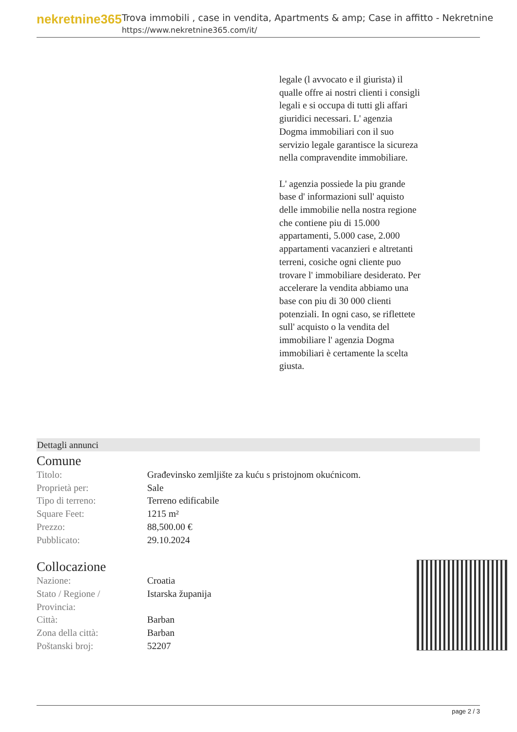nekretnine365
Trova immobili , case in vendita, Apartments & amp; Case in affitto - Nekretnine
https://www.nekretnine365.com/it/
legale (l avvocato e il giurista) il qualle offre ai nostri clienti i consigli legali e si occupa di tutti gli affari giuridici necessari. L' agenzia Dogma immobiliari con il suo servizio legale garantisce la sicureza nella compravendite immobiliare.
L' agenzia possiede la piu grande base d' informazioni sull' aquisto delle immobilie nella nostra regione che contiene piu di 15.000 appartamenti, 5.000 case, 2.000 appartamenti vacanzieri e altretanti terreni, cosiche ogni cliente puo trovare l' immobiliare desiderato. Per accelerare la vendita abbiamo una base con piu di 30 000 clienti potenziali. In ogni caso, se riflettete sull' acquisto o la vendita del immobiliare l' agenzia Dogma immobiliari è certamente la scelta giusta.
Dettagli annunci
Comune
| Titolo: | Građevinsko zemljište za kuću s pristojnom okućnicom. |
| Proprietà per: | Sale |
| Tipo di terreno: | Terreno edificabile |
| Square Feet: | 1215 m² |
| Prezzo: | 88,500.00 € |
| Pubblicato: | 29.10.2024 |
Collocazione
| Nazione: | Croatia |
| Stato / Regione / Provincia: | Istarska županija |
| Città: | Barban |
| Zona della città: | Barban |
| Poštanski broj: | 52207 |
page 2 / 3